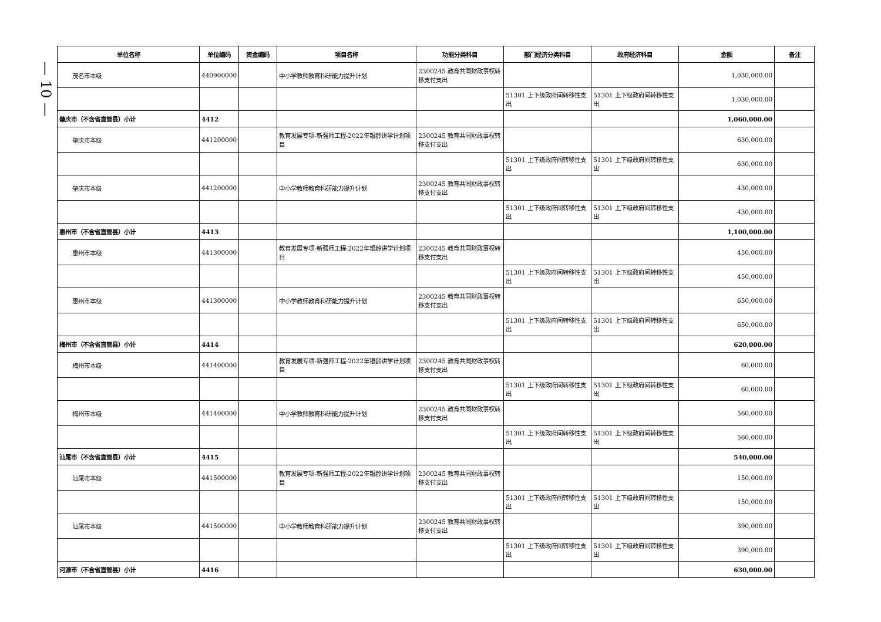— 10 —
| 单位名称 | 单位编码 | 资金编码 | 项目名称 | 功能分类科目 | 部门经济分类科目 | 政府经济科目 | 金额 | 备注 |
| --- | --- | --- | --- | --- | --- | --- | --- | --- |
| 茂名市本级 | 440900000 | | 中小学教师教育科研能力提升计划 | 2300245 教育共同财政事权转移支付支出 | | | 1,030,000.00 | |
| | | | | | 51301 上下级政府间转移性支出 | 51301 上下级政府间转移性支出 | 1,030,000.00 | |
| 肇庆市（不含省直管县）小计 | 4412 | | | | | | 1,060,000.00 | |
| 肇庆市本级 | 441200000 | | 教育发展专项-新强师工程-2022年银龄讲学计划项目 | 2300245 教育共同财政事权转移支付支出 | | | 630,000.00 | |
| | | | | | 51301 上下级政府间转移性支出 | 51301 上下级政府间转移性支出 | 630,000.00 | |
| 肇庆市本级 | 441200000 | | 中小学教师教育科研能力提升计划 | 2300245 教育共同财政事权转移支付支出 | | | 430,000.00 | |
| | | | | | 51301 上下级政府间转移性支出 | 51301 上下级政府间转移性支出 | 430,000.00 | |
| 惠州市（不含省直管县）小计 | 4413 | | | | | | 1,100,000.00 | |
| 惠州市本级 | 441300000 | | 教育发展专项-新强师工程-2022年银龄讲学计划项目 | 2300245 教育共同财政事权转移支付支出 | | | 450,000.00 | |
| | | | | | 51301 上下级政府间转移性支出 | 51301 上下级政府间转移性支出 | 450,000.00 | |
| 惠州市本级 | 441300000 | | 中小学教师教育科研能力提升计划 | 2300245 教育共同财政事权转移支付支出 | | | 650,000.00 | |
| | | | | | 51301 上下级政府间转移性支出 | 51301 上下级政府间转移性支出 | 650,000.00 | |
| 梅州市（不含省直管县）小计 | 4414 | | | | | | 620,000.00 | |
| 梅州市本级 | 441400000 | | 教育发展专项-新强师工程-2022年银龄讲学计划项目 | 2300245 教育共同财政事权转移支付支出 | | | 60,000.00 | |
| | | | | | 51301 上下级政府间转移性支出 | 51301 上下级政府间转移性支出 | 60,000.00 | |
| 梅州市本级 | 441400000 | | 中小学教师教育科研能力提升计划 | 2300245 教育共同财政事权转移支付支出 | | | 560,000.00 | |
| | | | | | 51301 上下级政府间转移性支出 | 51301 上下级政府间转移性支出 | 560,000.00 | |
| 汕尾市（不含省直管县）小计 | 4415 | | | | | | 540,000.00 | |
| 汕尾市本级 | 441500000 | | 教育发展专项-新强师工程-2022年银龄讲学计划项目 | 2300245 教育共同财政事权转移支付支出 | | | 150,000.00 | |
| | | | | | 51301 上下级政府间转移性支出 | 51301 上下级政府间转移性支出 | 150,000.00 | |
| 汕尾市本级 | 441500000 | | 中小学教师教育科研能力提升计划 | 2300245 教育共同财政事权转移支付支出 | | | 390,000.00 | |
| | | | | | 51301 上下级政府间转移性支出 | 51301 上下级政府间转移性支出 | 390,000.00 | |
| 河源市（不含省直管县）小计 | 4416 | | | | | | 630,000.00 | |